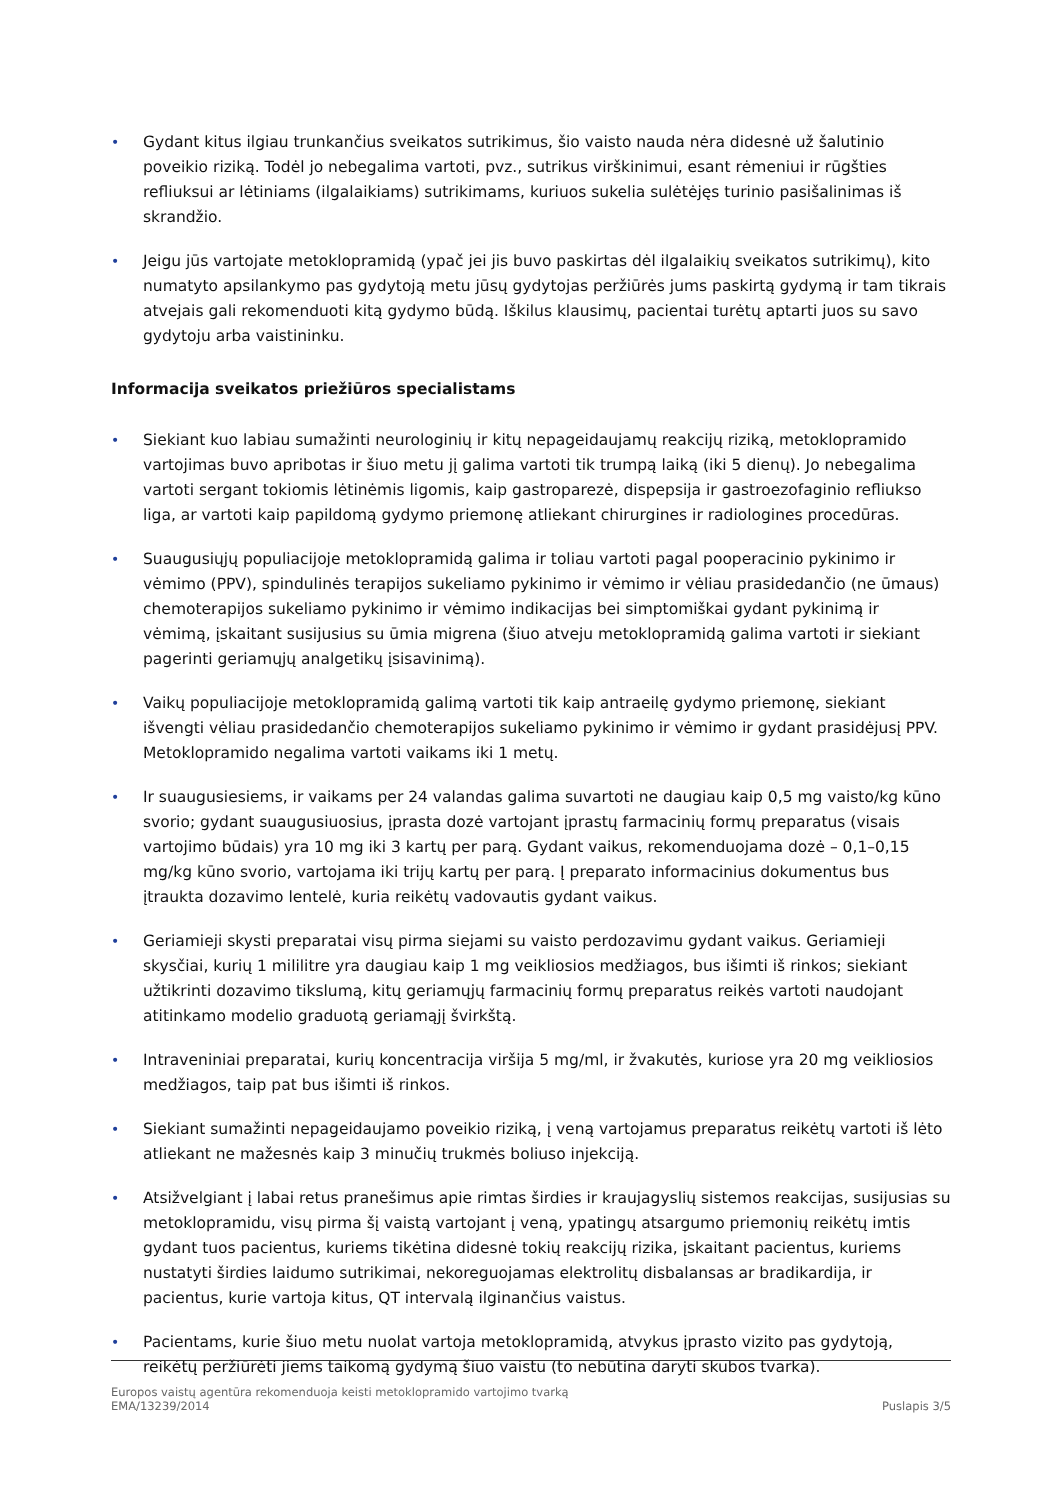• Gydant kitus ilgiau trunkančius sveikatos sutrikimus, šio vaisto nauda nėra didesnė už šalutinio poveikio riziką. Todėl jo nebegalima vartoti, pvz., sutrikus virškinimui, esant rėmeniui ir rūgšties refliuksui ar lėtiniams (ilgalaikiams) sutrikimams, kuriuos sukelia sulėtėjęs turinio pasišalinimas iš skrandžio.
• Jeigu jūs vartojate metoklopramidą (ypač jei jis buvo paskirtas dėl ilgalaikių sveikatos sutrikimų), kito numatyto apsilankymo pas gydytoją metu jūsų gydytojas peržiūrės jums paskirtą gydymą ir tam tikrais atvejais gali rekomenduoti kitą gydymo būdą. Iškilus klausimų, pacientai turėtų aptarti juos su savo gydytoju arba vaistininku.
Informacija sveikatos priežiūros specialistams
• Siekiant kuo labiau sumažinti neurologinių ir kitų nepageidaujamų reakcijų riziką, metoklopramido vartojimas buvo apribotas ir šiuo metu jį galima vartoti tik trumpą laiką (iki 5 dienų). Jo nebegalima vartoti sergant tokiomis lėtinėmis ligomis, kaip gastroparezė, dispepsija ir gastroezofaginio refliukso liga, ar vartoti kaip papildomą gydymo priemonę atliekant chirurgines ir radiologines procedūras.
• Suaugusiųjų populiacijoje metoklopramidą galima ir toliau vartoti pagal pooperacinio pykinimo ir vėmimo (PPV), spindulinės terapijos sukeliamo pykinimo ir vėmimo ir vėliau prasidedančio (ne ūmaus) chemoterapijos sukeliamo pykinimo ir vėmimo indikacijas bei simptomiškai gydant pykinimą ir vėmimą, įskaitant susijusius su ūmia migrena (šiuo atveju metoklopramidą galima vartoti ir siekiant pagerinti geriamųjų analgetikų įsisavinimą).
• Vaikų populiacijoje metoklopramidą galimą vartoti tik kaip antraeilę gydymo priemonę, siekiant išvengti vėliau prasidedančio chemoterapijos sukeliamo pykinimo ir vėmimo ir gydant prasidėjusį PPV. Metoklopramido negalima vartoti vaikams iki 1 metų.
• Ir suaugusiesiems, ir vaikams per 24 valandas galima suvartoti ne daugiau kaip 0,5 mg vaisto/kg kūno svorio; gydant suaugusiuosius, įprasta dozė vartojant įprastų farmacinių formų preparatus (visais vartojimo būdais) yra 10 mg iki 3 kartų per parą. Gydant vaikus, rekomenduojama dozė – 0,1–0,15 mg/kg kūno svorio, vartojama iki trijų kartų per parą. Į preparato informacinius dokumentus bus įtraukta dozavimo lentelė, kuria reikėtų vadovautis gydant vaikus.
• Geriamieji skysti preparatai visų pirma siejami su vaisto perdozavimu gydant vaikus. Geriamieji skysčiai, kurių 1 mililitre yra daugiau kaip 1 mg veikliosios medžiagos, bus išimti iš rinkos; siekiant užtikrinti dozavimo tikslumą, kitų geriamųjų farmacinių formų preparatus reikės vartoti naudojant atitinkamo modelio graduotą geriamąjį švirkštą.
• Intraveniniai preparatai, kurių koncentracija viršija 5 mg/ml, ir žvakutės, kuriose yra 20 mg veikliosios medžiagos, taip pat bus išimti iš rinkos.
• Siekiant sumažinti nepageidaujamo poveikio riziką, į veną vartojamus preparatus reikėtų vartoti iš lėto atliekant ne mažesnės kaip 3 minučių trukmės boliuso injekciją.
• Atsižvelgiant į labai retus pranešimus apie rimtas širdies ir kraujagyslių sistemos reakcijas, susijusias su metoklopramidu, visų pirma šį vaistą vartojant į veną, ypatingų atsargumo priemonių reikėtų imtis gydant tuos pacientus, kuriems tikėtina didesnė tokių reakcijų rizika, įskaitant pacientus, kuriems nustatyti širdies laidumo sutrikimai, nekoreguojamas elektrolitų disbalansas ar bradikardija, ir pacientus, kurie vartoja kitus, QT intervalą ilginančius vaistus.
• Pacientams, kurie šiuo metu nuolat vartoja metoklopramidą, atvykus įprasto vizito pas gydytoją, reikėtų peržiūrėti jiems taikomą gydymą šiuo vaistu (to nebūtina daryti skubos tvarka).
Europos vaistų agentūra rekomenduoja keisti metoklopramido vartojimo tvarką
EMA/13239/2014 Puslapis 3/5